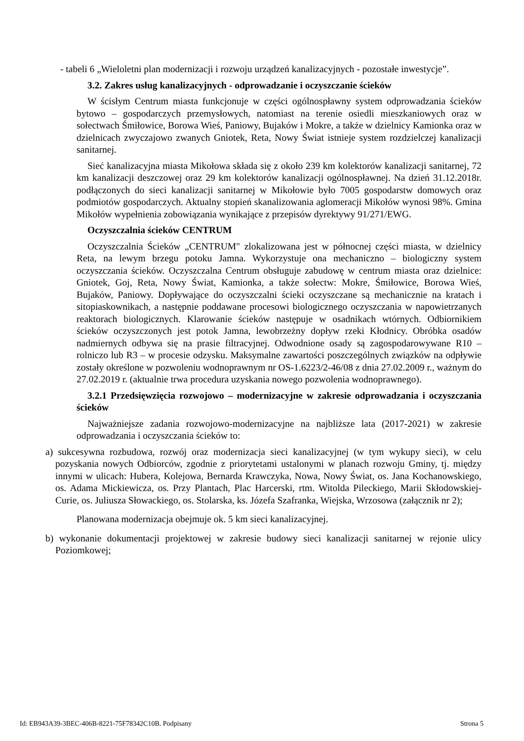- tabeli 6 „Wieloletni plan modernizacji i rozwoju urządzeń kanalizacyjnych - pozostałe inwestycje”.
3.2. Zakres usług kanalizacyjnych - odprowadzanie i oczyszczanie ścieków
W ścisłym Centrum miasta funkcjonuje w części ogólnospławny system odprowadzania ścieków bytowo – gospodarczych przemysłowych, natomiast na terenie osiedli mieszkaniowych oraz w sołectwach Śmiłowice, Borowa Wieś, Paniowy, Bujaków i Mokre, a także w dzielnicy Kamionka oraz w dzielnicach zwyczajowo zwanych Gniotek, Reta, Nowy Świat istnieje system rozdzielczej kanalizacji sanitarnej.
Sieć kanalizacyjna miasta Mikołowa składa się z około 239 km kolektorów kanalizacji sanitarnej, 72 km kanalizacji deszczowej oraz 29 km kolektorów kanalizacji ogólnospławnej. Na dzień 31.12.2018r. podłączonych do sieci kanalizacji sanitarnej w Mikołowie było 7005 gospodarstw domowych oraz podmiotów gospodarczych. Aktualny stopień skanalizowania aglomeracji Mikołów wynosi 98%. Gmina Mikołów wypełnienia zobowiązania wynikające z przepisów dyrektywy 91/271/EWG.
Oczyszczalnia ścieków CENTRUM
Oczyszczalnia Ścieków „CENTRUM" zlokalizowana jest w północnej części miasta, w dzielnicy Reta, na lewym brzegu potoku Jamna. Wykorzystuje ona mechaniczno – biologiczny system oczyszczania ścieków. Oczyszczalna Centrum obsługuje zabudowę w centrum miasta oraz dzielnice: Gniotek, Goj, Reta, Nowy Świat, Kamionka, a także sołectw: Mokre, Śmiłowice, Borowa Wieś, Bujaków, Paniowy. Dopływające do oczyszczalni ścieki oczyszczane są mechanicznie na kratach i sitopiaskownikach, a następnie poddawane procesowi biologicznego oczyszczania w napowietrzanych reaktorach biologicznych. Klarowanie ścieków następuje w osadnikach wtórnych. Odbiornikiem ścieków oczyszczonych jest potok Jamna, lewobrzeżny dopływ rzeki Kłodnicy. Obróbka osadów nadmiernych odbywa się na prasie filtracyjnej. Odwodnione osady są zagospodarowywane R10 – rolniczo lub R3 – w procesie odzysku. Maksymalne zawartości poszczególnych związków na odpływie zostały określone w pozwoleniu wodnoprawnym nr OS-1.6223/2-46/08 z dnia 27.02.2009 r., ważnym do 27.02.2019 r. (aktualnie trwa procedura uzyskania nowego pozwolenia wodnoprawnego).
3.2.1 Przedsięwzięcia rozwojowo – modernizacyjne w zakresie odprowadzania i oczyszczania ścieków
Najważniejsze zadania rozwojowo-modernizacyjne na najbliższe lata (2017-2021) w zakresie odprowadzania i oczyszczania ścieków to:
a) sukcesywna rozbudowa, rozwój oraz modernizacja sieci kanalizacyjnej (w tym wykupy sieci), w celu pozyskania nowych Odbiorców, zgodnie z priorytetami ustalonymi w planach rozwoju Gminy, tj. między innymi w ulicach: Hubera, Kolejowa, Bernarda Krawczyka, Nowa, Nowy Świat, os. Jana Kochanowskiego, os. Adama Mickiewicza, os. Przy Plantach, Plac Harcerski, rtm. Witolda Pileckiego, Marii Skłodowskiej-Curie, os. Juliusza Słowackiego, os. Stolarska, ks. Józefa Szafranka, Wiejska, Wrzosowa (załącznik nr 2);
Planowana modernizacja obejmuje ok. 5 km sieci kanalizacyjnej.
b) wykonanie dokumentacji projektowej w zakresie budowy sieci kanalizacji sanitarnej w rejonie ulicy Poziomkowej;
Id: EB943A39-3BEC-406B-8221-75F78342C10B. Podpisany Strona 5